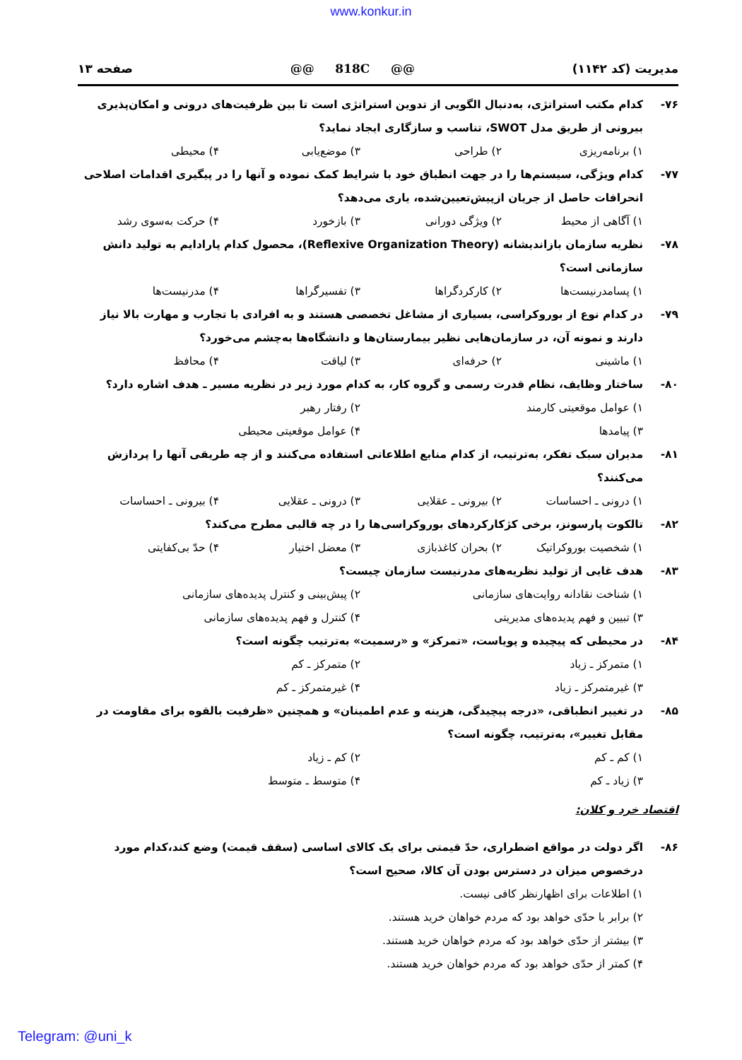www.konkur.in
صفحه ۱۳ @@ 818C @@ مدیریت (کد ۱۱۴۲)
۷۶- کدام مکتب استراتژی، به‌دنبال الگویی از تدوین استراتژی است تا بین ظرفیت‌های درونی و امکان‌پذیری بیرونی از طریق مدل SWOT، تناسب و سازگاری ایجاد نماید؟
۱) برنامه‌ریزی ۲) طراحی ۳) موضع‌یابی ۴) محیطی
۷۷- کدام ویژگی، سیستم‌ها را در جهت انطباق خود با شرایط کمک نموده و آنها را در پیگیری اقدامات اصلاحی انحرافات حاصل از جریان ازپیش‌تعیین‌شده، یاری می‌دهد؟
۱) آگاهی از محیط ۲) ویژگی دورانی ۳) بازخورد ۴) حرکت به‌سوی رشد
۷۸- نظریه سازمان بازاندیشانه (Reflexive Organization Theory)، محصول کدام پارادایم به تولید دانش سازمانی است؟
۱) پسامدرنیست‌ها ۲) کارکردگراها ۳) تفسیرگراها ۴) مدرنیست‌ها
۷۹- در کدام نوع از بوروکراسی، بسیاری از مشاغل تخصصی هستند و به افرادی با تجارب و مهارت بالا نیاز دارند و نمونه آن، در سازمان‌هایی نظیر بیمارستان‌ها و دانشگاه‌ها به‌چشم می‌خورد؟
۱) ماشینی ۲) حرفه‌ای ۳) لیاقت ۴) محافظ
۸۰- ساختار وظایف، نظام قدرت رسمی و گروه کار، به کدام مورد زیر در نظریه مسیر ـ هدف اشاره دارد؟
۱) عوامل موقعیتی کارمند ۲) رفتار رهبر ۳) پیامدها ۴) عوامل موقعیتی محیطی
۸۱- مدیران سبک تفکر، به‌ترتیب، از کدام منابع اطلاعاتی استفاده می‌کنند و از چه طریقی آنها را پردازش می‌کنند؟
۱) درونی ـ احساسات ۲) بیرونی ـ عقلایی ۳) درونی ـ عقلایی ۴) بیرونی ـ احساسات
۸۲- تالکوت پارسونز، برخی کژکارکردهای بوروکراسی‌ها را در چه قالبی مطرح می‌کند؟
۱) شخصیت بوروکراتیک ۲) بحران کاغذبازی ۳) معضل اختیار ۴) حدّ بی‌کفایتی
۸۳- هدف غایی از تولید نظریه‌های مدرنیست سازمان چیست؟
۱) شناخت نقادانه روایت‌های سازمانی ۲) پیش‌بینی و کنترل پدیده‌های سازمانی ۳) تبیین و فهم پدیده‌های مدیریتی ۴) کنترل و فهم پدیده‌های سازمانی
۸۴- در محیطی که پیچیده و پویاست، «تمرکز» و «رسمیت» به‌ترتیب چگونه است؟
۱) متمرکز ـ زیاد ۲) متمرکز ـ کم ۳) غیرمتمرکز ـ زیاد ۴) غیرمتمرکز ـ کم
۸۵- در تغییر انطباقی، «درجه پیچیدگی، هزینه و عدم اطمینان» و همچنین «ظرفیت بالقوه برای مقاومت در مقابل تغییر»، به‌ترتیب، چگونه است؟
۱) کم ـ کم ۲) کم ـ زیاد ۳) زیاد ـ کم ۴) متوسط ـ متوسط
اقتصاد خرد و کلان:
۸۶- اگر دولت در مواقع اضطراری، حدّ قیمتی برای یک کالای اساسی (سقف قیمت) وضع کند،کدام مورد درخصوص میزان در دسترس بودن آن کالا، صحیح است؟
۱) اطلاعات برای اظهارنظر کافی نیست.
۲) برابر با حدّی خواهد بود که مردم خواهان خرید هستند.
۳) بیشتر از حدّی خواهد بود که مردم خواهان خرید هستند.
۴) کمتر از حدّی خواهد بود که مردم خواهان خرید هستند.
Telegram: @uni_k